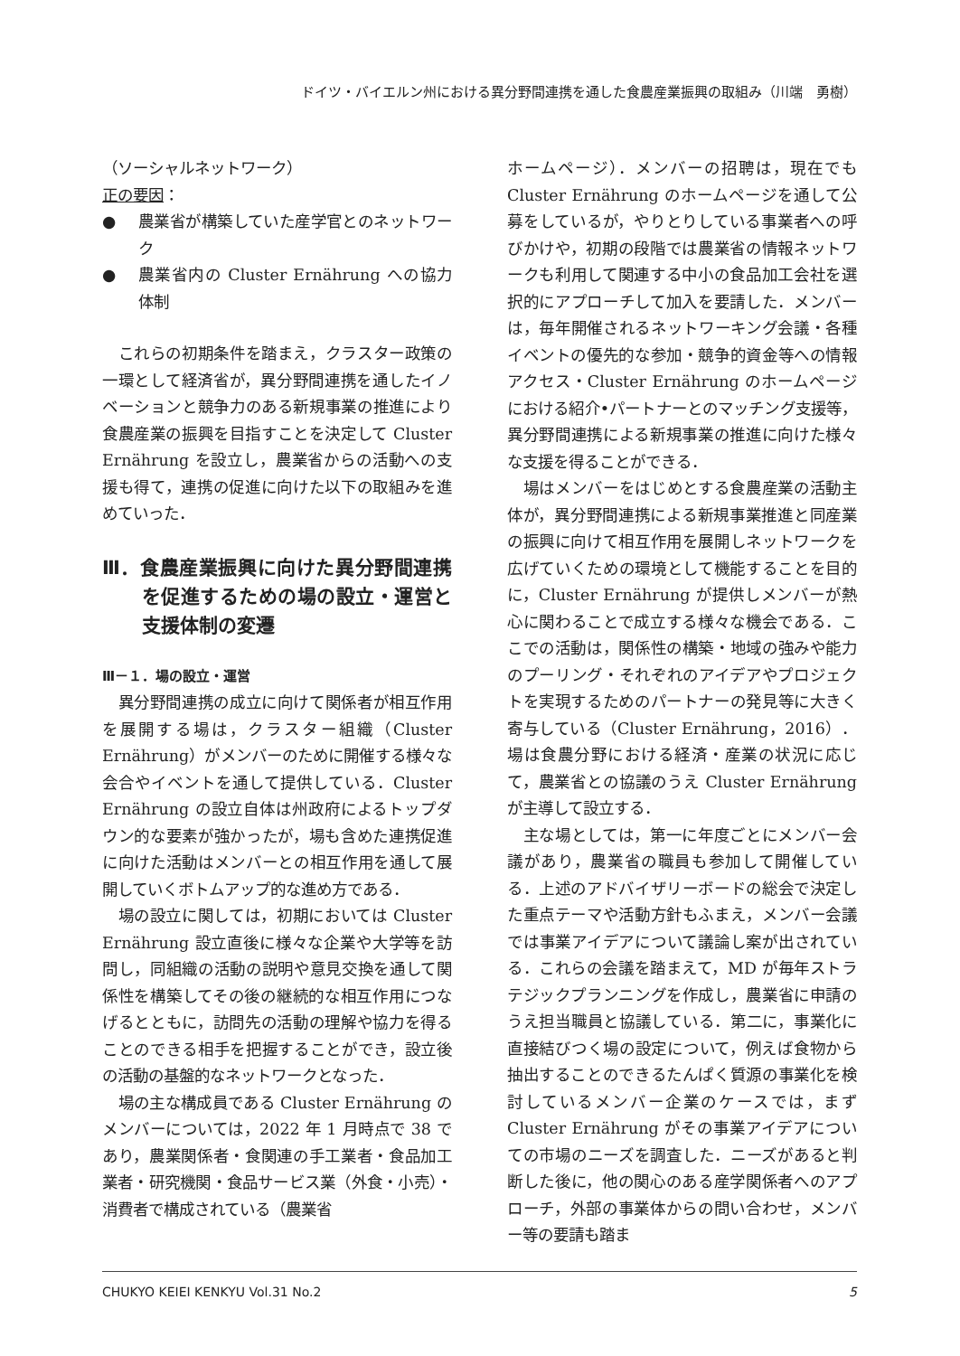ドイツ・バイエルン州における異分野間連携を通した食農産業振興の取組み（川端　勇樹）
（ソーシャルネットワーク）
正の要因：
● 農業省が構築していた産学官とのネットワーク
● 農業省内の Cluster Ernährung への協力体制
これらの初期条件を踏まえ，クラスター政策の一環として経済省が，異分野間連携を通したイノベーションと競争力のある新規事業の推進により食農産業の振興を目指すことを決定して Cluster Ernährung を設立し，農業省からの活動への支援も得て，連携の促進に向けた以下の取組みを進めていった．
Ⅲ．食農産業振興に向けた異分野間連携を促進するための場の設立・運営と支援体制の変遷
Ⅲ－１．場の設立・運営
異分野間連携の成立に向けて関係者が相互作用を展開する場は，クラスター組織（Cluster Ernährung）がメンバーのために開催する様々な会合やイベントを通して提供している．Cluster Ernährung の設立自体は州政府によるトップダウン的な要素が強かったが，場も含めた連携促進に向けた活動はメンバーとの相互作用を通して展開していくボトムアップ的な進め方である．
場の設立に関しては，初期においては Cluster Ernährung 設立直後に様々な企業や大学等を訪問し，同組織の活動の説明や意見交換を通して関係性を構築してその後の継続的な相互作用につなげるとともに，訪問先の活動の理解や協力を得ることのできる相手を把握することができ，設立後の活動の基盤的なネットワークとなった．
場の主な構成員である Cluster Ernährung のメンバーについては，2022 年 1 月時点で 38 であり，農業関係者・食関連の手工業者・食品加工業者・研究機関・食品サービス業（外食・小売）・消費者で構成されている（農業省
ホームページ）．メンバーの招聘は，現在でも Cluster Ernährung のホームページを通して公募をしているが，やりとりしている事業者への呼びかけや，初期の段階では農業省の情報ネットワークも利用して関連する中小の食品加工会社を選択的にアプローチして加入を要請した．メンバーは，毎年開催されるネットワーキング会議・各種イベントの優先的な参加・競争的資金等への情報アクセス・Cluster Ernährung のホームページにおける紹介•パートナーとのマッチング支援等，異分野間連携による新規事業の推進に向けた様々な支援を得ることができる．
場はメンバーをはじめとする食農産業の活動主体が，異分野間連携による新規事業推進と同産業の振興に向けて相互作用を展開しネットワークを広げていくための環境として機能することを目的に，Cluster Ernährung が提供しメンバーが熱心に関わることで成立する様々な機会である．ここでの活動は，関係性の構築・地域の強みや能力のプーリング・それぞれのアイデアやプロジェクトを実現するためのパートナーの発見等に大きく寄与している（Cluster Ernährung，2016）．場は食農分野における経済・産業の状況に応じて，農業省との協議のうえ Cluster Ernährung が主導して設立する．
主な場としては，第一に年度ごとにメンバー会議があり，農業省の職員も参加して開催している．上述のアドバイザリーボードの総会で決定した重点テーマや活動方針もふまえ，メンバー会議では事業アイデアについて議論し案が出されている．これらの会議を踏まえて，MD が毎年ストラテジックプランニングを作成し，農業省に申請のうえ担当職員と協議している．第二に，事業化に直接結びつく場の設定について，例えば食物から抽出することのできるたんぱく質源の事業化を検討しているメンバー企業のケースでは，まず Cluster Ernährung がその事業アイデアについての市場のニーズを調査した．ニーズがあると判断した後に，他の関心のある産学関係者へのアプローチ，外部の事業体からの問い合わせ，メンバー等の要請も踏ま
CHUKYO KEIEI KENKYU Vol.31 No.2 5